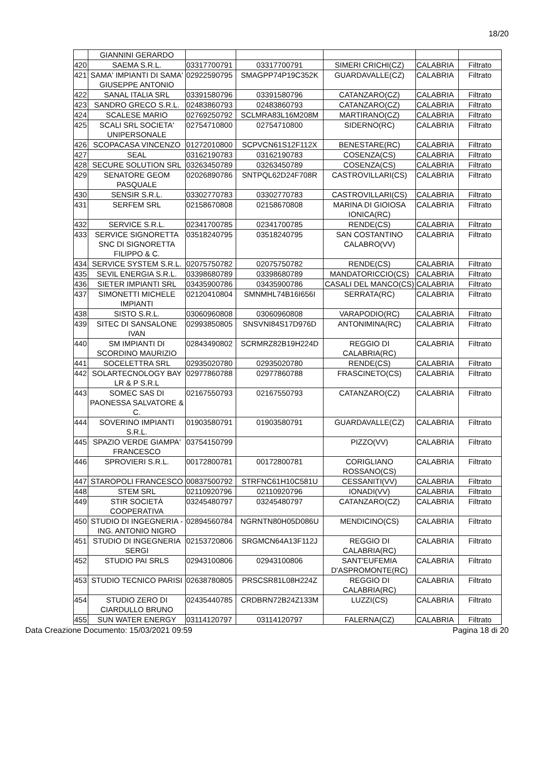18/20
| | GIANNINI GERARDO | | | | | |
| 420 | SAEMA S.R.L. | 03317700791 | 03317700791 | SIMERI CRICHI(CZ) | CALABRIA | Filtrato |
| 421 | SAMA' IMPIANTI DI SAMA' GIUSEPPE ANTONIO | 02922590795 | SMAGPP74P19C352K | GUARDAVALLE(CZ) | CALABRIA | Filtrato |
| 422 | SANAL ITALIA SRL | 03391580796 | 03391580796 | CATANZARO(CZ) | CALABRIA | Filtrato |
| 423 | SANDRO GRECO S.R.L. | 02483860793 | 02483860793 | CATANZARO(CZ) | CALABRIA | Filtrato |
| 424 | SCALESE MARIO | 02769250792 | SCLMRA83L16M208M | MARTIRANO(CZ) | CALABRIA | Filtrato |
| 425 | SCALI SRL SOCIETA' UNIPERSONALE | 02754710800 | 02754710800 | SIDERNO(RC) | CALABRIA | Filtrato |
| 426 | SCOPACASA VINCENZO | 01272010800 | SCPVCN61S12F112X | BENESTARE(RC) | CALABRIA | Filtrato |
| 427 | SEAL | 03162190783 | 03162190783 | COSENZA(CS) | CALABRIA | Filtrato |
| 428 | SECURE SOLUTION SRL | 03263450789 | 03263450789 | COSENZA(CS) | CALABRIA | Filtrato |
| 429 | SENATORE GEOM PASQUALE | 02026890786 | SNTPQL62D24F708R | CASTROVILLARI(CS) | CALABRIA | Filtrato |
| 430 | SENSIR S.R.L. | 03302770783 | 03302770783 | CASTROVILLARI(CS) | CALABRIA | Filtrato |
| 431 | SERFEM SRL | 02158670808 | 02158670808 | MARINA DI GIOIOSA IONICA(RC) | CALABRIA | Filtrato |
| 432 | SERVICE S.R.L. | 02341700785 | 02341700785 | RENDE(CS) | CALABRIA | Filtrato |
| 433 | SERVICE SIGNORETTA SNC DI SIGNORETTA FILIPPO & C. | 03518240795 | 03518240795 | SAN COSTANTINO CALABRO(VV) | CALABRIA | Filtrato |
| 434 | SERVICE SYSTEM S.R.L. | 02075750782 | 02075750782 | RENDE(CS) | CALABRIA | Filtrato |
| 435 | SEVIL ENERGIA S.R.L. | 03398680789 | 03398680789 | MANDATORICCIO(CS) | CALABRIA | Filtrato |
| 436 | SIETER IMPIANTI SRL | 03435900786 | 03435900786 | CASALI DEL MANCO(CS) | CALABRIA | Filtrato |
| 437 | SIMONETTI MICHELE IMPIANTI | 02120410804 | SMNMHL74B16I656I | SERRATA(RC) | CALABRIA | Filtrato |
| 438 | SISTO S.R.L. | 03060960808 | 03060960808 | VARAPODIO(RC) | CALABRIA | Filtrato |
| 439 | SITEC DI SANSALONE IVAN | 02993850805 | SNSVNI84S17D976D | ANTONIMINA(RC) | CALABRIA | Filtrato |
| 440 | SM IMPIANTI DI SCORDINO MAURIZIO | 02843490802 | SCRMRZ82B19H224D | REGGIO DI CALABRIA(RC) | CALABRIA | Filtrato |
| 441 | SOCELETTRA SRL | 02935020780 | 02935020780 | RENDE(CS) | CALABRIA | Filtrato |
| 442 | SOLARTECNOLOGY BAY LR & P S.R.L | 02977860788 | 02977860788 | FRASCINETO(CS) | CALABRIA | Filtrato |
| 443 | SOMEC SAS DI PAONESSA SALVATORE & C. | 02167550793 | 02167550793 | CATANZARO(CZ) | CALABRIA | Filtrato |
| 444 | SOVERINO IMPIANTI S.R.L. | 01903580791 | 01903580791 | GUARDAVALLE(CZ) | CALABRIA | Filtrato |
| 445 | SPAZIO VERDE GIAMPA' FRANCESCO | 03754150799 | | PIZZO(VV) | CALABRIA | Filtrato |
| 446 | SPROVIERI S.R.L. | 00172800781 | 00172800781 | CORIGLIANO ROSSANO(CS) | CALABRIA | Filtrato |
| 447 | STAROPOLI FRANCESCO | 00837500792 | STRFNC61H10C581U | CESSANITI(VV) | CALABRIA | Filtrato |
| 448 | STEM SRL | 02110920796 | 02110920796 | IONADI(VV) | CALABRIA | Filtrato |
| 449 | STIR SOCIETÀ COOPERATIVA | 03245480797 | 03245480797 | CATANZARO(CZ) | CALABRIA | Filtrato |
| 450 | STUDIO DI INGEGNERIA - ING. ANTONIO NIGRO | 02894560784 | NGRNTN80H05D086U | MENDICINO(CS) | CALABRIA | Filtrato |
| 451 | STUDIO DI INGEGNERIA SERGI | 02153720806 | SRGMCN64A13F112J | REGGIO DI CALABRIA(RC) | CALABRIA | Filtrato |
| 452 | STUDIO PAI SRLS | 02943100806 | 02943100806 | SANT'EUFEMIA D'ASPROMONTE(RC) | CALABRIA | Filtrato |
| 453 | STUDIO TECNICO PARISI | 02638780805 | PRSCSR81L08H224Z | REGGIO DI CALABRIA(RC) | CALABRIA | Filtrato |
| 454 | STUDIO ZERO DI CIARDULLO BRUNO | 02435440785 | CRDBRN72B24Z133M | LUZZI(CS) | CALABRIA | Filtrato |
| 455 | SUN WATER ENERGY | 03114120797 | 03114120797 | FALERNA(CZ) | CALABRIA | Filtrato |
Data Creazione Documento: 15/03/2021 09:59 Pagina 18 di 20